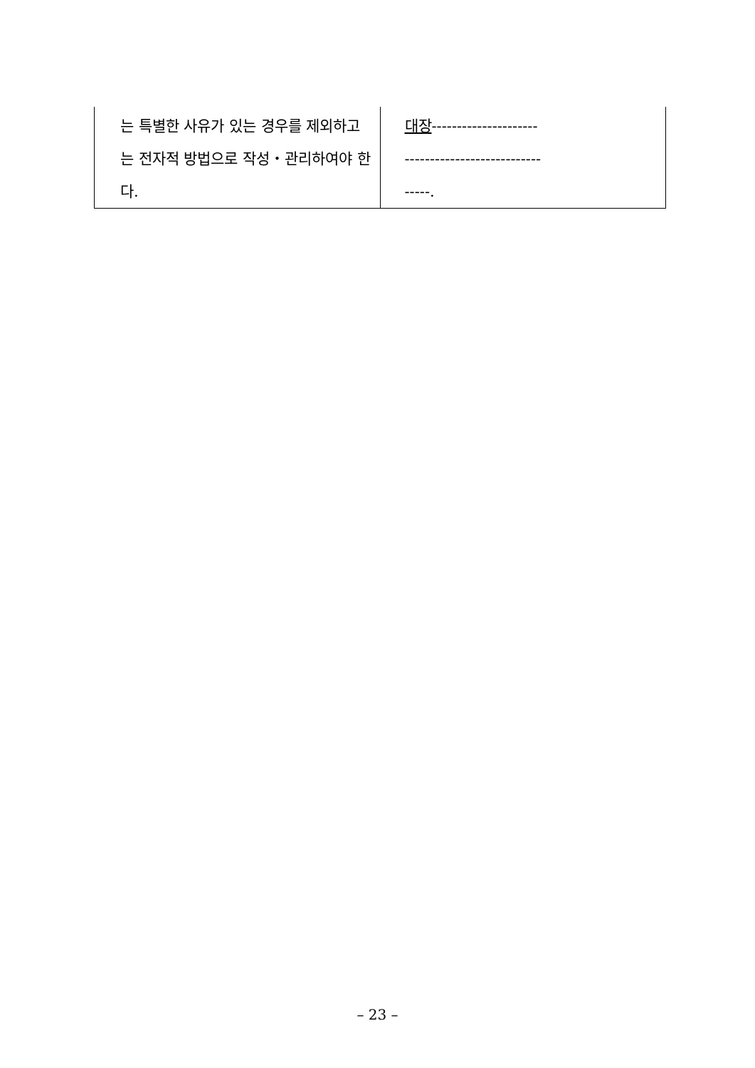| 는 특별한 사유가 있는 경우를 제외하고는 전자적 방법으로 작성・관리하여야 한다. | 대장 --------------------- --------------------------- -----. |
– 23 –